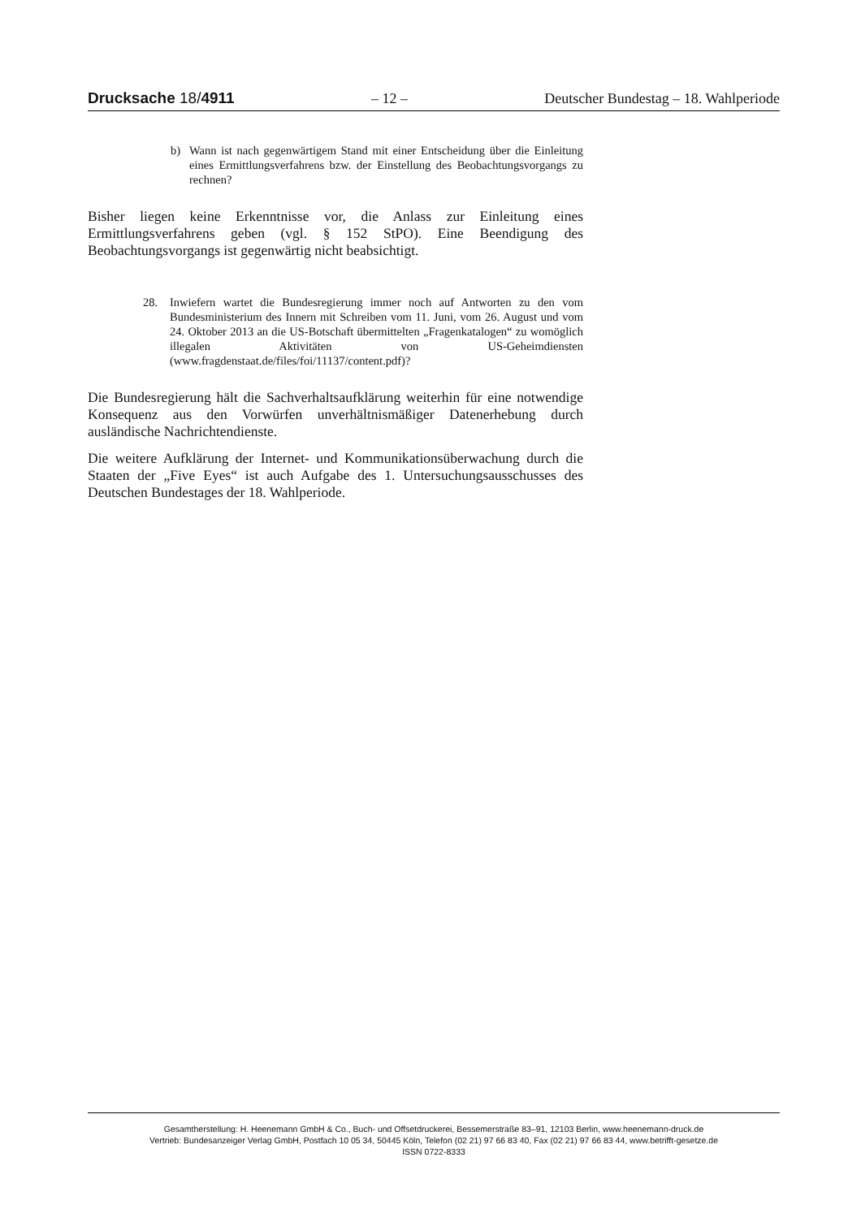Drucksache 18/4911 – 12 – Deutscher Bundestag – 18. Wahlperiode
b) Wann ist nach gegenwärtigem Stand mit einer Entscheidung über die Einleitung eines Ermittlungsverfahrens bzw. der Einstellung des Beobachtungsvorgangs zu rechnen?
Bisher liegen keine Erkenntnisse vor, die Anlass zur Einleitung eines Ermittlungsverfahrens geben (vgl. § 152 StPO). Eine Beendigung des Beobachtungsvorgangs ist gegenwärtig nicht beabsichtigt.
28. Inwiefern wartet die Bundesregierung immer noch auf Antworten zu den vom Bundesministerium des Innern mit Schreiben vom 11. Juni, vom 26. August und vom 24. Oktober 2013 an die US-Botschaft übermittelten „Fragenkatalogen“ zu womöglich illegalen Aktivitäten von US-Geheimdiensten (www.fragdenstaat.de/files/foi/11137/content.pdf)?
Die Bundesregierung hält die Sachverhaltsaufklärung weiterhin für eine notwendige Konsequenz aus den Vorwürfen unverhältnismäßiger Datenerhebung durch ausländische Nachrichtendienste.
Die weitere Aufklärung der Internet- und Kommunikationsüberwachung durch die Staaten der „Five Eyes“ ist auch Aufgabe des 1. Untersuchungsausschusses des Deutschen Bundestages der 18. Wahlperiode.
Gesamtherstellung: H. Heenemann GmbH & Co., Buch- und Offsetdruckerei, Bessemerstraße 83–91, 12103 Berlin, www.heenemann-druck.de
Vertrieb: Bundesanzeiger Verlag GmbH, Postfach 10 05 34, 50445 Köln, Telefon (02 21) 97 66 83 40, Fax (02 21) 97 66 83 44, www.betrifft-gesetze.de
ISSN 0722-8333